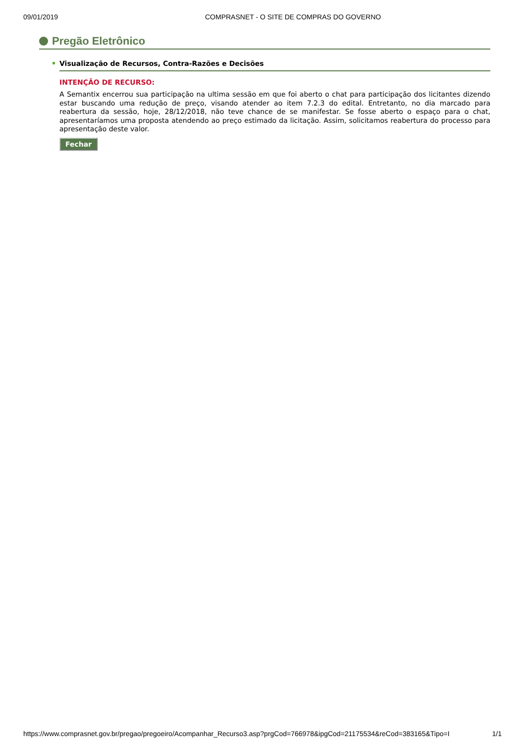09/01/2019 COMPRASNET - O SITE DE COMPRAS DO GOVERNO
Pregão Eletrônico
Visualização de Recursos, Contra-Razões e Decisões
INTENÇÃO DE RECURSO:
A Semantix encerrou sua participação na ultima sessão em que foi aberto o chat para participação dos licitantes dizendo estar buscando uma redução de preço, visando atender ao item 7.2.3 do edital. Entretanto, no dia marcado para reabertura da sessão, hoje, 28/12/2018, não teve chance de se manifestar. Se fosse aberto o espaço para o chat, apresentaríamos uma proposta atendendo ao preço estimado da licitação. Assim, solicitamos reabertura do processo para apresentação deste valor.
Fechar
https://www.comprasnet.gov.br/pregao/pregoeiro/Acompanhar_Recurso3.asp?prgCod=766978&ipgCod=21175534&reCod=383165&Tipo=I 1/1